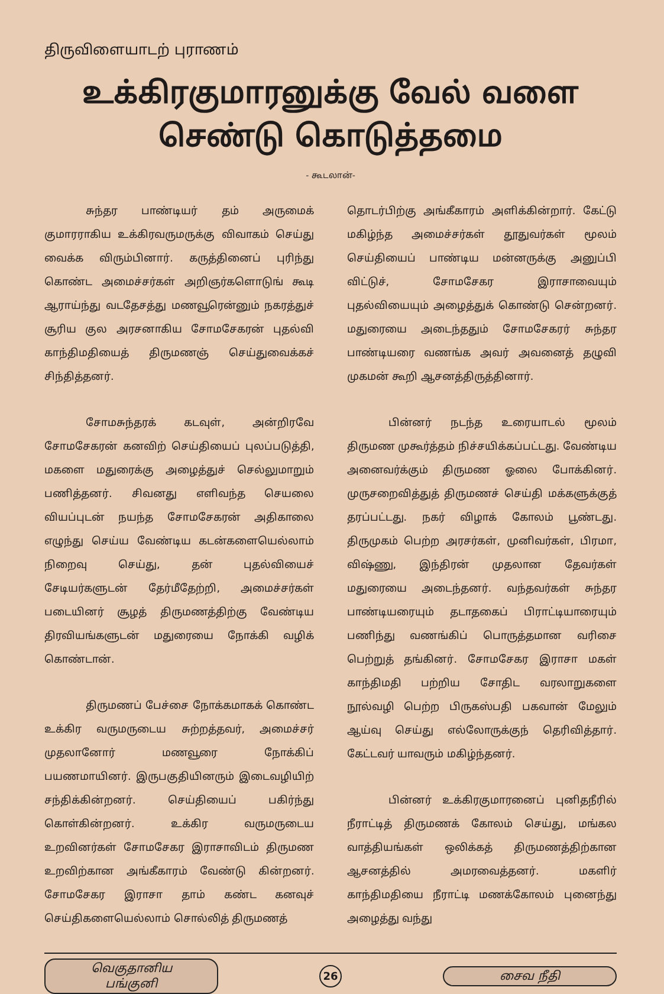திருவிளையாடற் புராணம்
உக்கிரகுமாரனுக்கு வேல் வளை
செண்டு கொடுத்தமை
- கூடலான்-
சுந்தர பாண்டியர் தம் அருமைக் குமாரராகிய உக்கிரவருமருக்கு விவாகம் செய்து வைக்க விரும்பினார். கருத்தினைப் புரிந்து கொண்ட அமைச்சர்கள் அறிஞர்களொடுங் கூடி ஆராய்ந்து வடதேசத்து மணவூரென்னும் நகரத்துச் சூரிய குல அரசனாகிய சோமசேகரன் புதல்வி காந்திமதியைத் திருமணஞ் செய்துவைக்கச் சிந்தித்தனர்.
சோமசுந்தரக் கடவுள், அன்றிரவே சோமசேகரன் கனவிற் செய்தியைப் புலப்படுத்தி, மகளை மதுரைக்கு அழைத்துச் செல்லுமாறும் பணித்தனர். சிவனது எளிவந்த செயலை வியப்புடன் நயந்த சோமசேகரன் அதிகாலை எழுந்து செய்ய வேண்டிய கடன்களையெல்லாம் நிறைவு செய்து, தன் புதல்வியைச் சேடியர்களுடன் தேர்மீதேற்றி, அமைச்சர்கள் படையினர் சூழத் திருமணத்திற்கு வேண்டிய திரவியங்களுடன் மதுரையை நோக்கி வழிக் கொண்டான்.
திருமணப் பேச்சை நோக்கமாகக் கொண்ட உக்கிர வருமருடைய சுற்றத்தவர், அமைச்சர் முதலானோர் மணவூரை நோக்கிப் பயணமாயினர். இருபகுதியினரும் இடைவழியிற் சந்திக்கின்றனர். செய்தியைப் பகிர்ந்து கொள்கின்றனர். உக்கிர வருமருடைய உறவினர்கள் சோமசேகர இராசாவிடம் திருமண உறவிற்கான அங்கீகாரம் வேண்டு கின்றனர். சோமசேகர இராசா தாம் கண்ட கனவுச் செய்திகளையெல்லாம் சொல்லித் திருமணத்
தொடர்பிற்கு அங்கீகாரம் அளிக்கின்றார். கேட்டு மகிழ்ந்த அமைச்சர்கள் தூதுவர்கள் மூலம் செய்தியைப் பாண்டிய மன்னருக்கு அனுப்பி விட்டுச், சோமசேகர இராசாவையும் புதல்வியையும் அழைத்துக் கொண்டு சென்றனர். மதுரையை அடைந்ததும் சோமசேகரர் சுந்தர பாண்டியரை வணங்க அவர் அவனைத் தழுவி முகமன் கூறி ஆசனத்திருத்தினார்.
பின்னர் நடந்த உரையாடல் மூலம் திருமண முகூர்த்தம் நிச்சயிக்கப்பட்டது. வேண்டிய அனைவர்க்கும் திருமண ஓலை போக்கினர். முருசறைவித்துத் திருமணச் செய்தி மக்களுக்குத் தரப்பட்டது. நகர் விழாக் கோலம் பூண்டது. திருமுகம் பெற்ற அரசர்கள், முனிவர்கள், பிரமா, விஷ்ணு, இந்திரன் முதலான தேவர்கள் மதுரையை அடைந்தனர். வந்தவர்கள் சுந்தர பாண்டியரையும் தடாதகைப் பிராட்டியாரையும் பணிந்து வணங்கிப் பொருத்தமான வரிசை பெற்றுத் தங்கினர். சோமசேகர இராசா மகள் காந்திமதி பற்றிய சோதிட வரலாறுகளை நூல்வழி பெற்ற பிருகஸ்பதி பகவான் மேலும் ஆய்வு செய்து எல்லோருக்குந் தெரிவித்தார். கேட்டவர் யாவரும் மகிழ்ந்தனர்.
பின்னர் உக்கிரகுமாரனைப் புனிதநீரில் நீராட்டித் திருமணக் கோலம் செய்து, மங்கல வாத்தியங்கள் ஒலிக்கத் திருமணத்திற்கான ஆசனத்தில் அமரவைத்தனர். மகளிர் காந்திமதியை நீராட்டி மணக்கோலம் புனைந்து அழைத்து வந்து
வெகுதானிய பங்குனி
26
சைவ நீதி